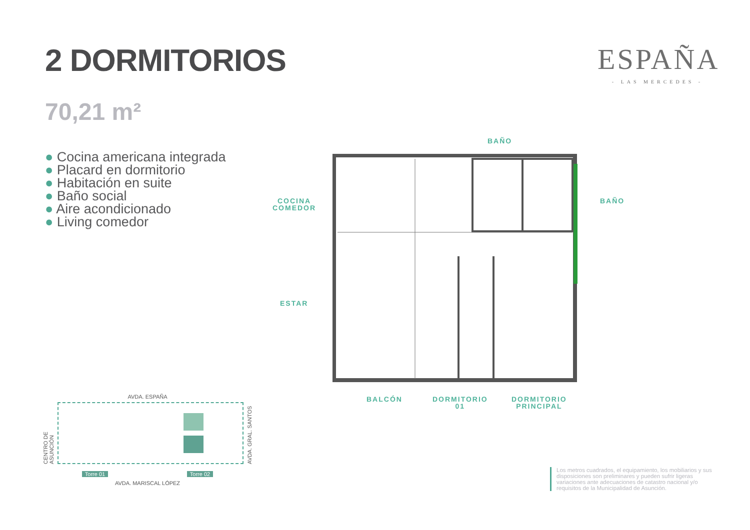2 DORMITORIOS
70,21 m²
● Cocina americana integrada
● Placard en dormitorio
● Habitación en suite
● Baño social
● Aire acondicionado
● Living comedor
ESPAÑA
- LAS MERCEDES -
BAÑO
COCINA
COMEDOR
BAÑO
ESTAR
BALCÓN
DORMITORIO
01
DORMITORIO
PRINCIPAL
AVDA. ESPAÑA
CENTRO DE ASUNCIÓN
AVDA. GRAL. SANTOS
Torre 01 Torre 02
AVDA. MARISCAL LÓPEZ
Los metros cuadrados, el equipamiento, los mobiliarios y sus disposiciones son preliminares y pueden sufrir ligeras variaciones ante adecuaciones de catastro nacional y/o requisitos de la Municipalidad de Asunción.